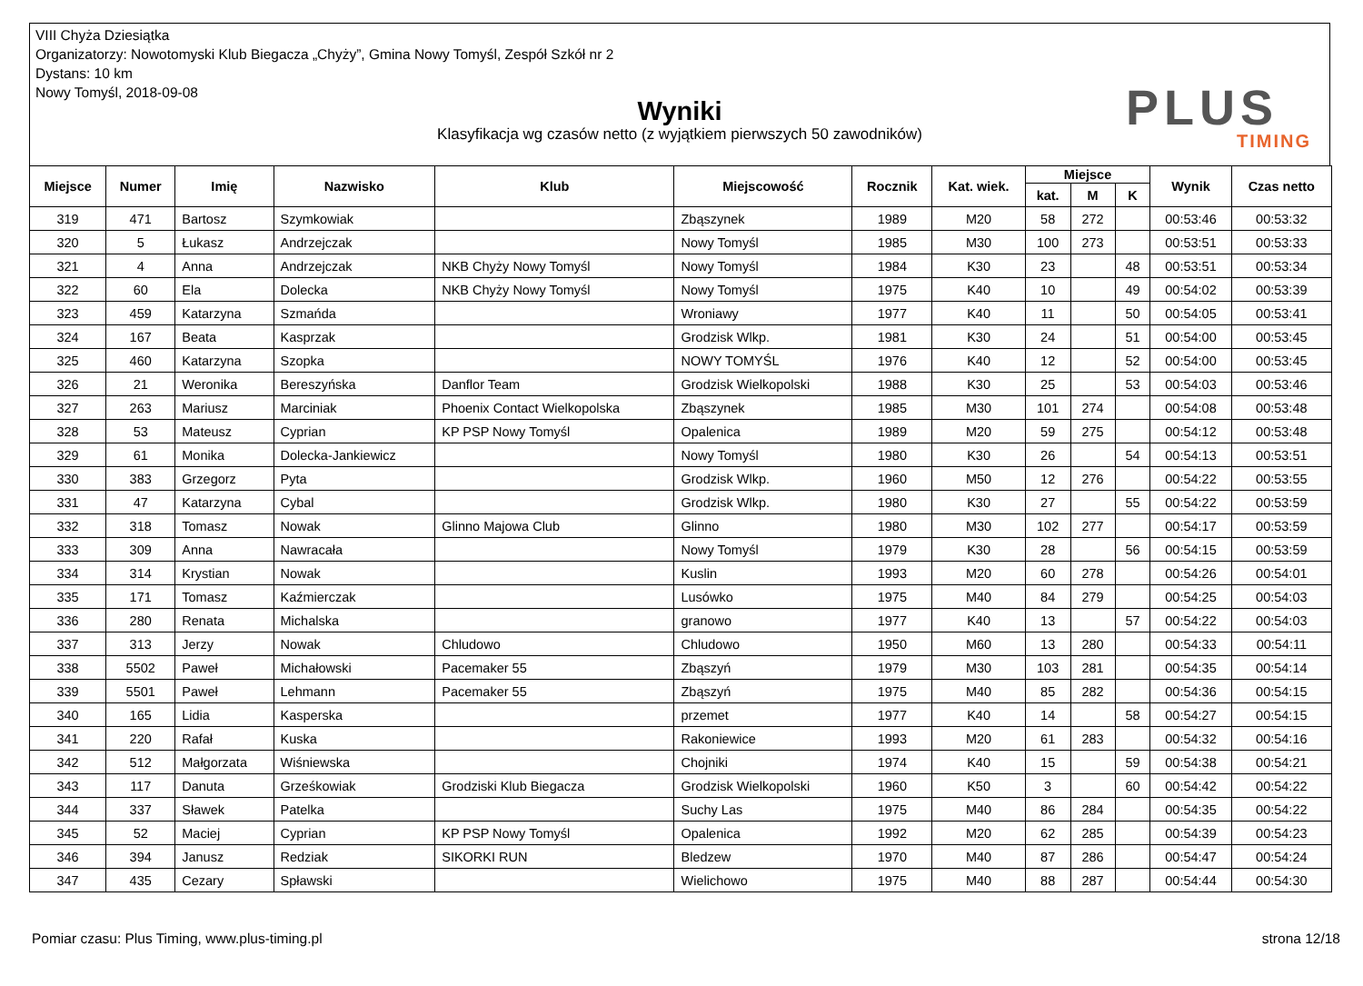VIII Chyża Dziesiątka
Organizatorzy: Nowotomyski Klub Biegacza „Chyży”, Gmina Nowy Tomyśl, Zespół Szkół nr 2
Dystans: 10 km
Nowy Tomyśl, 2018-09-08
Wyniki
Klasyfikacja wg czasów netto (z wyjątkiem pierwszych 50 zawodników)
PLUS
TIMING
| Miejsce | Numer | Imię | Nazwisko | Klub | Miejscowość | Rocznik | Kat. wiek. | Miejsce | | | Wynik | Czas netto |
| --- | --- | --- | --- | --- | --- | --- | --- | --- | --- | --- | --- | --- |
| | | | | | | | | kat. | M | K | | |
| 319 | 471 | Bartosz | Szymkowiak | | Zbąszynek | 1989 | M20 | 58 | 272 | | 00:53:46 | 00:53:32 |
| 320 | 5 | Łukasz | Andrzejczak | | Nowy Tomyśl | 1985 | M30 | 100 | 273 | | 00:53:51 | 00:53:33 |
| 321 | 4 | Anna | Andrzejczak | NKB Chyży Nowy Tomyśl | Nowy Tomyśl | 1984 | K30 | 23 | | 48 | 00:53:51 | 00:53:34 |
| 322 | 60 | Ela | Dolecka | NKB Chyży Nowy Tomyśl | Nowy Tomyśl | 1975 | K40 | 10 | | 49 | 00:54:02 | 00:53:39 |
| 323 | 459 | Katarzyna | Szmańda | | Wroniawy | 1977 | K40 | 11 | | 50 | 00:54:05 | 00:53:41 |
| 324 | 167 | Beata | Kasprzak | | Grodzisk Wlkp. | 1981 | K30 | 24 | | 51 | 00:54:00 | 00:53:45 |
| 325 | 460 | Katarzyna | Szopka | | NOWY TOMYŚL | 1976 | K40 | 12 | | 52 | 00:54:00 | 00:53:45 |
| 326 | 21 | Weronika | Bereszyńska | Danflor Team | Grodzisk Wielkopolski | 1988 | K30 | 25 | | 53 | 00:54:03 | 00:53:46 |
| 327 | 263 | Mariusz | Marciniak | Phoenix Contact Wielkopolska | Zbąszynek | 1985 | M30 | 101 | 274 | | 00:54:08 | 00:53:48 |
| 328 | 53 | Mateusz | Cyprian | KP PSP Nowy Tomyśl | Opalenica | 1989 | M20 | 59 | 275 | | 00:54:12 | 00:53:48 |
| 329 | 61 | Monika | Dolecka-Jankiewicz | | Nowy Tomyśl | 1980 | K30 | 26 | | 54 | 00:54:13 | 00:53:51 |
| 330 | 383 | Grzegorz | Pyta | | Grodzisk Wlkp. | 1960 | M50 | 12 | 276 | | 00:54:22 | 00:53:55 |
| 331 | 47 | Katarzyna | Cybal | | Grodzisk Wlkp. | 1980 | K30 | 27 | | 55 | 00:54:22 | 00:53:59 |
| 332 | 318 | Tomasz | Nowak | Glinno Majowa Club | Glinno | 1980 | M30 | 102 | 277 | | 00:54:17 | 00:53:59 |
| 333 | 309 | Anna | Nawracała | | Nowy Tomyśl | 1979 | K30 | 28 | | 56 | 00:54:15 | 00:53:59 |
| 334 | 314 | Krystian | Nowak | | Kuslin | 1993 | M20 | 60 | 278 | | 00:54:26 | 00:54:01 |
| 335 | 171 | Tomasz | Kaźmierczak | | Lusówko | 1975 | M40 | 84 | 279 | | 00:54:25 | 00:54:03 |
| 336 | 280 | Renata | Michalska | | granowo | 1977 | K40 | 13 | | 57 | 00:54:22 | 00:54:03 |
| 337 | 313 | Jerzy | Nowak | Chludowo | Chludowo | 1950 | M60 | 13 | 280 | | 00:54:33 | 00:54:11 |
| 338 | 5502 | Paweł | Michałowski | Pacemaker 55 | Zbąszyń | 1979 | M30 | 103 | 281 | | 00:54:35 | 00:54:14 |
| 339 | 5501 | Paweł | Lehmann | Pacemaker 55 | Zbąszyń | 1975 | M40 | 85 | 282 | | 00:54:36 | 00:54:15 |
| 340 | 165 | Lidia | Kasperska | | przemet | 1977 | K40 | 14 | | 58 | 00:54:27 | 00:54:15 |
| 341 | 220 | Rafał | Kuska | | Rakoniewice | 1993 | M20 | 61 | 283 | | 00:54:32 | 00:54:16 |
| 342 | 512 | Małgorzata | Wiśniewska | | Chojniki | 1974 | K40 | 15 | | 59 | 00:54:38 | 00:54:21 |
| 343 | 117 | Danuta | Grześkowiak | Grodziski Klub Biegacza | Grodzisk Wielkopolski | 1960 | K50 | 3 | | 60 | 00:54:42 | 00:54:22 |
| 344 | 337 | Sławek | Patelka | | Suchy Las | 1975 | M40 | 86 | 284 | | 00:54:35 | 00:54:22 |
| 345 | 52 | Maciej | Cyprian | KP PSP Nowy Tomyśl | Opalenica | 1992 | M20 | 62 | 285 | | 00:54:39 | 00:54:23 |
| 346 | 394 | Janusz | Redziak | SIKORKI RUN | Bledzew | 1970 | M40 | 87 | 286 | | 00:54:47 | 00:54:24 |
| 347 | 435 | Cezary | Spławski | | Wielichowo | 1975 | M40 | 88 | 287 | | 00:54:44 | 00:54:30 |
Pomiar czasu: Plus Timing, www.plus-timing.pl strona 12/18